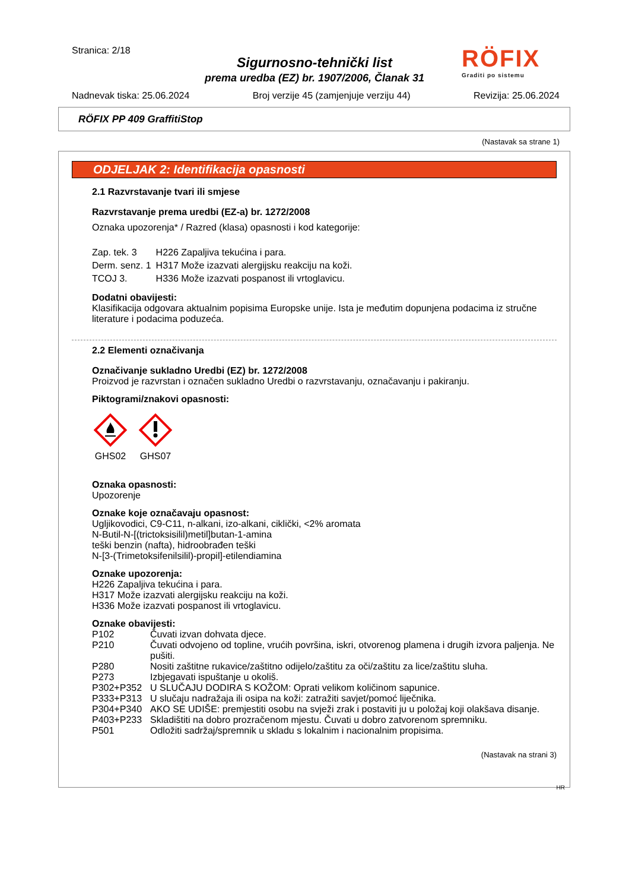Stranica: 2/18
Sigurnosno-tehnički list
prema uredba (EZ) br. 1907/2006, Članak 31
RÖFIX
Graditi po sistemu
Nadnevak tiska: 25.06.2024 Broj verzije 45 (zamjenjuje verziju 44) Revizija: 25.06.2024
RÖFIX PP 409 GraffitiStop
(Nastavak sa strane 1)
ODJELJAK 2: Identifikacija opasnosti
2.1 Razvrstavanje tvari ili smjese
Razvrstavanje prema uredbi (EZ-a) br. 1272/2008
Oznaka upozorenja* / Razred (klasa) opasnosti i kod kategorije:
| Zap. tek. 3 | H226 Zapaljiva tekućina i para. |
| Derm. senz. 1 | H317 Može izazvati alergijsku reakciju na koži. |
| TCOJ 3. | H336 Može izazvati pospanost ili vrtoglavicu. |
Dodatni obavijesti:
Klasifikacija odgovara aktualnim popisima Europske unije. Ista je međutim dopunjena podacima iz stručne literature i podacima poduzeća.
2.2 Elementi označivanja
Označivanje sukladno Uredbi (EZ) br. 1272/2008
Proizvod je razvrstan i označen sukladno Uredbi o razvrstavanju, označavanju i pakiranju.
Piktogrami/znakovi opasnosti:
GHS02
GHS07
Oznaka opasnosti:
Upozorenje
Oznake koje označavaju opasnost:
Ugljikovodici, C9-C11, n-alkani, izo-alkani, ciklički, <2% aromata
N-Butil-N-[(trictoksisilil)metil]butan-1-amina
teški benzin (nafta), hidroobrađen teški
N-[3-(Trimetoksifenilsilil)-propil]-etilendiamina
Oznake upozorenja:
H226 Zapaljiva tekućina i para.
H317 Može izazvati alergijsku reakciju na koži.
H336 Može izazvati pospanost ili vrtoglavicu.
Oznake obavijesti:
| P102 | Čuvati izvan dohvata djece. |
| P210 | Čuvati odvojeno od topline, vrućih površina, iskri, otvorenog plamena i drugih izvora paljenja. Ne pušiti. |
| P280 | Nositi zaštitne rukavice/zaštitno odijelo/zaštitu za oči/zaštitu za lice/zaštitu sluha. |
| P273 | Izbjegavati ispuštanje u okoliš. |
| P302+P352 | U SLUČAJU DODIRA S KOŽOM: Oprati velikom količinom sapunice. |
| P333+P313 | U slučaju nadražaja ili osipa na koži: zatražiti savjet/pomoć liječnika. |
| P304+P340 | AKO SE UDIŠE: premjestiti osobu na svježi zrak i postaviti ju u položaj koji olakšava disanje. |
| P403+P233 | Skladištiti na dobro prozračenom mjestu. Čuvati u dobro zatvorenom spremniku. |
| P501 | Odložiti sadržaj/spremnik u skladu s lokalnim i nacionalnim propisima. |
(Nastavak na strani 3)
HR